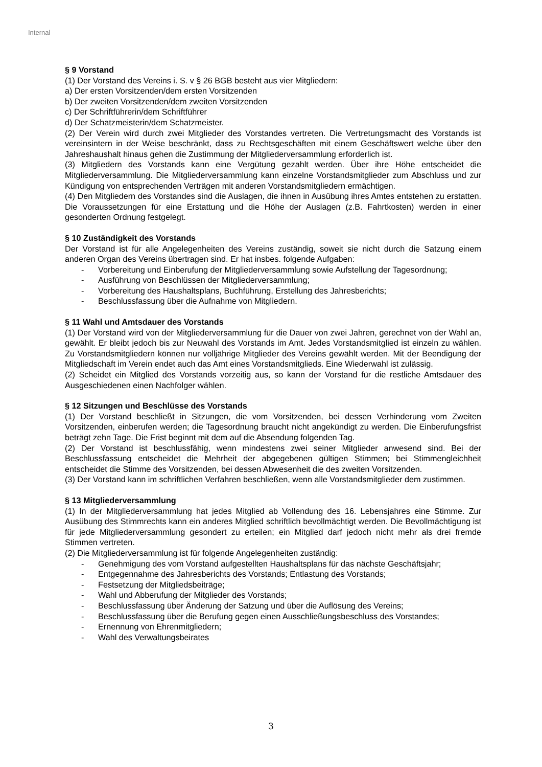Internal
§ 9 Vorstand
(1) Der Vorstand des Vereins i. S. v § 26 BGB besteht aus vier Mitgliedern:
a) Der ersten Vorsitzenden/dem ersten Vorsitzenden
b) Der zweiten Vorsitzenden/dem zweiten Vorsitzenden
c) Der Schriftführerin/dem Schriftführer
d) Der Schatzmeisterin/dem Schatzmeister.
(2) Der Verein wird durch zwei Mitglieder des Vorstandes vertreten. Die Vertretungsmacht des Vorstands ist vereinsintern in der Weise beschränkt, dass zu Rechtsgeschäften mit einem Geschäftswert welche über den Jahreshaushalt hinaus gehen die Zustimmung der Mitgliederversammlung erforderlich ist.
(3) Mitgliedern des Vorstands kann eine Vergütung gezahlt werden. Über ihre Höhe entscheidet die Mitgliederversammlung. Die Mitgliederversammlung kann einzelne Vorstandsmitglieder zum Abschluss und zur Kündigung von entsprechenden Verträgen mit anderen Vorstandsmitgliedern ermächtigen.
(4) Den Mitgliedern des Vorstandes sind die Auslagen, die ihnen in Ausübung ihres Amtes entstehen zu erstatten. Die Voraussetzungen für eine Erstattung und die Höhe der Auslagen (z.B. Fahrtkosten) werden in einer gesonderten Ordnung festgelegt.
§ 10 Zuständigkeit des Vorstands
Der Vorstand ist für alle Angelegenheiten des Vereins zuständig, soweit sie nicht durch die Satzung einem anderen Organ des Vereins übertragen sind. Er hat insbes. folgende Aufgaben:
- Vorbereitung und Einberufung der Mitgliederversammlung sowie Aufstellung der Tagesordnung;
- Ausführung von Beschlüssen der Mitgliederversammlung;
- Vorbereitung des Haushaltsplans, Buchführung, Erstellung des Jahresberichts;
- Beschlussfassung über die Aufnahme von Mitgliedern.
§ 11 Wahl und Amtsdauer des Vorstands
(1) Der Vorstand wird von der Mitgliederversammlung für die Dauer von zwei Jahren, gerechnet von der Wahl an, gewählt. Er bleibt jedoch bis zur Neuwahl des Vorstands im Amt. Jedes Vorstandsmitglied ist einzeln zu wählen. Zu Vorstandsmitgliedern können nur volljährige Mitglieder des Vereins gewählt werden. Mit der Beendigung der Mitgliedschaft im Verein endet auch das Amt eines Vorstandsmitglieds. Eine Wiederwahl ist zulässig.
(2) Scheidet ein Mitglied des Vorstands vorzeitig aus, so kann der Vorstand für die restliche Amtsdauer des Ausgeschiedenen einen Nachfolger wählen.
§ 12 Sitzungen und Beschlüsse des Vorstands
(1) Der Vorstand beschließt in Sitzungen, die vom Vorsitzenden, bei dessen Verhinderung vom Zweiten Vorsitzenden, einberufen werden; die Tagesordnung braucht nicht angekündigt zu werden. Die Einberufungsfrist beträgt zehn Tage. Die Frist beginnt mit dem auf die Absendung folgenden Tag.
(2) Der Vorstand ist beschlussfähig, wenn mindestens zwei seiner Mitglieder anwesend sind. Bei der Beschlussfassung entscheidet die Mehrheit der abgegebenen gültigen Stimmen; bei Stimmengleichheit entscheidet die Stimme des Vorsitzenden, bei dessen Abwesenheit die des zweiten Vorsitzenden.
(3) Der Vorstand kann im schriftlichen Verfahren beschließen, wenn alle Vorstandsmitglieder dem zustimmen.
§ 13 Mitgliederversammlung
(1) In der Mitgliederversammlung hat jedes Mitglied ab Vollendung des 16. Lebensjahres eine Stimme. Zur Ausübung des Stimmrechts kann ein anderes Mitglied schriftlich bevollmächtigt werden. Die Bevollmächtigung ist für jede Mitgliederversammlung gesondert zu erteilen; ein Mitglied darf jedoch nicht mehr als drei fremde Stimmen vertreten.
(2) Die Mitgliederversammlung ist für folgende Angelegenheiten zuständig:
- Genehmigung des vom Vorstand aufgestellten Haushaltsplans für das nächste Geschäftsjahr;
- Entgegennahme des Jahresberichts des Vorstands; Entlastung des Vorstands;
- Festsetzung der Mitgliedsbeiträge;
- Wahl und Abberufung der Mitglieder des Vorstands;
- Beschlussfassung über Änderung der Satzung und über die Auflösung des Vereins;
- Beschlussfassung über die Berufung gegen einen Ausschließungsbeschluss des Vorstandes;
- Ernennung von Ehrenmitgliedern;
- Wahl des Verwaltungsbeirates
3